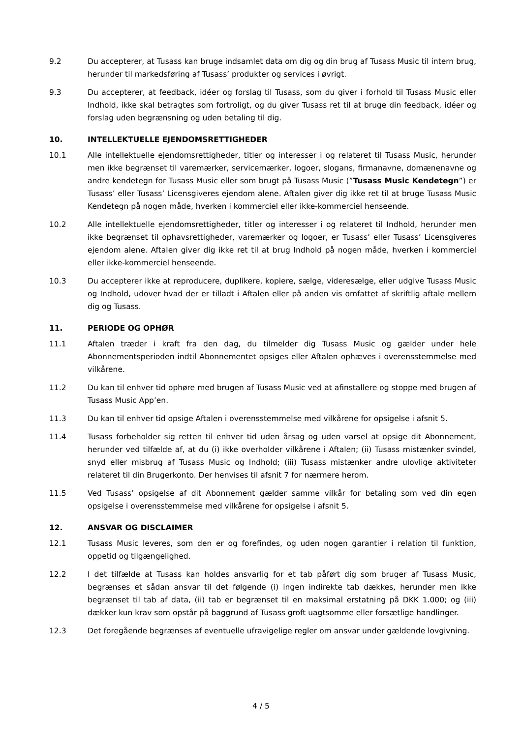9.2 Du accepterer, at Tusass kan bruge indsamlet data om dig og din brug af Tusass Music til intern brug, herunder til markedsføring af Tusass’ produkter og services i øvrigt.
9.3 Du accepterer, at feedback, idéer og forslag til Tusass, som du giver i forhold til Tusass Music eller Indhold, ikke skal betragtes som fortroligt, og du giver Tusass ret til at bruge din feedback, idéer og forslag uden begrænsning og uden betaling til dig.
10. INTELLEKTUELLE EJENDOMSRETTIGHEDER
10.1 Alle intellektuelle ejendomsrettigheder, titler og interesser i og relateret til Tusass Music, herunder men ikke begrænset til varemærker, servicemærker, logoer, slogans, firmanavne, domænenavne og andre kendetegn for Tusass Music eller som brugt på Tusass Music (”Tusass Music Kendetegn”) er Tusass’ eller Tusass’ Licensgiveres ejendom alene. Aftalen giver dig ikke ret til at bruge Tusass Music Kendetegn på nogen måde, hverken i kommerciel eller ikke-kommerciel henseende.
10.2 Alle intellektuelle ejendomsrettigheder, titler og interesser i og relateret til Indhold, herunder men ikke begrænset til ophavsrettigheder, varemærker og logoer, er Tusass’ eller Tusass’ Licensgiveres ejendom alene. Aftalen giver dig ikke ret til at brug Indhold på nogen måde, hverken i kommerciel eller ikke-kommerciel henseende.
10.3 Du accepterer ikke at reproducere, duplikere, kopiere, sælge, videresælge, eller udgive Tusass Music og Indhold, udover hvad der er tilladt i Aftalen eller på anden vis omfattet af skriftlig aftale mellem dig og Tusass.
11. PERIODE OG OPHØR
11.1 Aftalen træder i kraft fra den dag, du tilmelder dig Tusass Music og gælder under hele Abonnementsperioden indtil Abonnementet opsiges eller Aftalen ophæves i overensstemmelse med vilkårene.
11.2 Du kan til enhver tid ophøre med brugen af Tusass Music ved at afinstallere og stoppe med brugen af Tusass Music App’en.
11.3 Du kan til enhver tid opsige Aftalen i overensstemmelse med vilkårene for opsigelse i afsnit 5.
11.4 Tusass forbeholder sig retten til enhver tid uden årsag og uden varsel at opsige dit Abonnement, herunder ved tilfælde af, at du (i) ikke overholder vilkårene i Aftalen; (ii) Tusass mistænker svindel, snyd eller misbrug af Tusass Music og Indhold; (iii) Tusass mistænker andre ulovlige aktiviteter relateret til din Brugerkonto. Der henvises til afsnit 7 for nærmere herom.
11.5 Ved Tusass’ opsigelse af dit Abonnement gælder samme vilkår for betaling som ved din egen opsigelse i overensstemmelse med vilkårene for opsigelse i afsnit 5.
12. ANSVAR OG DISCLAIMER
12.1 Tusass Music leveres, som den er og forefindes, og uden nogen garantier i relation til funktion, oppetid og tilgængelighed.
12.2 I det tilfælde at Tusass kan holdes ansvarlig for et tab påført dig som bruger af Tusass Music, begrænses et sådan ansvar til det følgende (i) ingen indirekte tab dækkes, herunder men ikke begrænset til tab af data, (ii) tab er begrænset til en maksimal erstatning på DKK 1.000; og (iii) dækker kun krav som opstår på baggrund af Tusass groft uagtsomme eller forsætlige handlinger.
12.3 Det foregående begrænses af eventuelle ufravigelige regler om ansvar under gældende lovgivning.
4 / 5